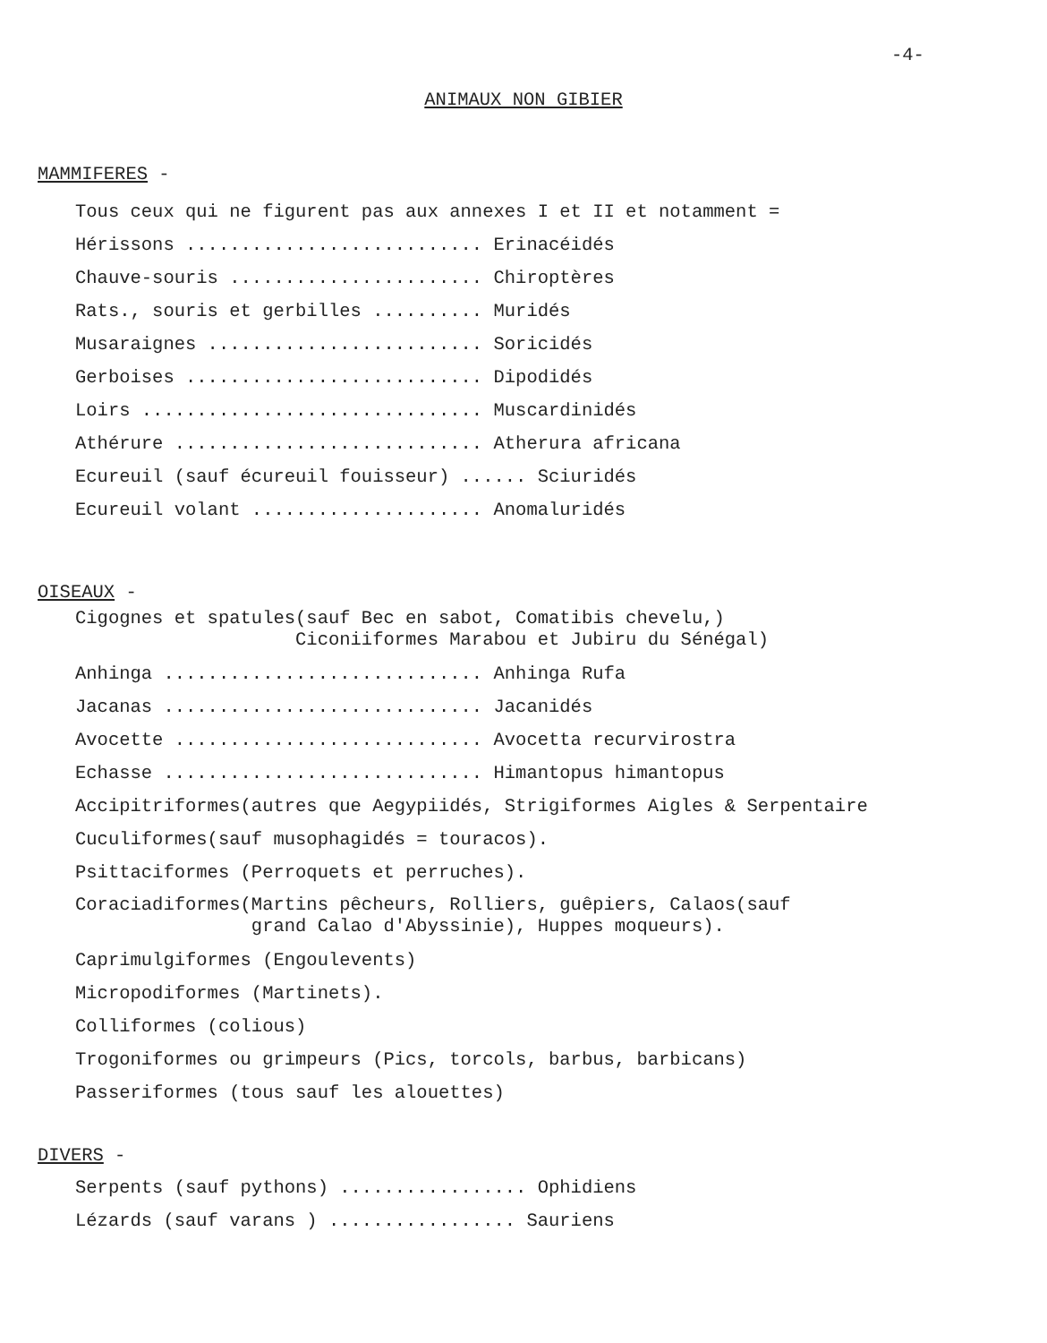-4-
ANIMAUX NON GIBIER
MAMMIFERES -
Tous ceux qui ne figurent pas aux annexes I et II et notamment =
Hérissons ........................... Erinacéidés
Chauve-souris ....................... Chiroptères
Rats., souris et gerbilles .......... Muridés
Musaraignes ......................... Soricidés
Gerboises ........................... Dipodidés
Loirs ............................... Muscardinidés
Athérure ............................ Atherura africana
Ecureuil (sauf écureuil fouisseur) ...... Sciuridés
Ecureuil volant ..................... Anomaluridés
OISEAUX -
Cigognes et spatules(sauf Bec en sabot, Comatibis chevelu,) Ciconiiformes Marabou et Jubiru du Sénégal)
Anhinga ............................. Anhinga Rufa
Jacanas ............................. Jacanidés
Avocette ............................ Avocetta recurvirostra
Echasse ............................. Himantopus himantopus
Accipitriformes(autres que Aegypiidés, Strigiformes Aigles & Serpentaire
Cuculiformes(sauf musophagidés = touracos).
Psittaciformes (Perroquets et perruches).
Coraciadiformes(Martins pêcheurs, Rolliers, guêpiers, Calaos(sauf grand Calao d'Abyssinie), Huppes moqueurs).
Caprimulgiformes (Engoulevents)
Micropodiformes (Martinets).
Colliformes (colious)
Trogoniformes ou grimpeurs (Pics, torcols, barbus, barbicans)
Passeriformes (tous sauf les alouettes)
DIVERS -
Serpents (sauf pythons) ................. Ophidiens
Lézards (sauf varans ) ................. Sauriens